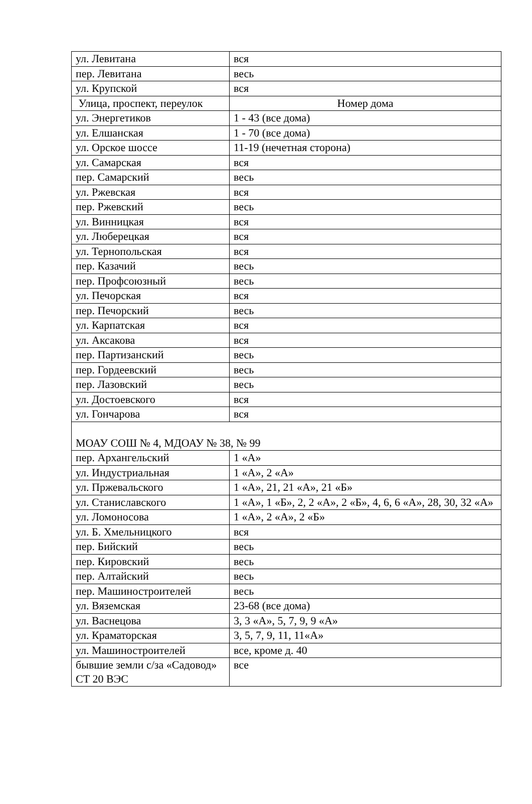| ул. Левитана | вся |
| пер. Левитана | весь |
| ул. Крупской | вся |
| Улица, проспект, переулок | Номер дома |
| ул. Энергетиков | 1 - 43 (все дома) |
| ул. Елшанская | 1 - 70 (все дома) |
| ул. Орское шоссе | 11-19 (нечетная сторона) |
| ул. Самарская | вся |
| пер. Самарский | весь |
| ул. Ржевская | вся |
| пер. Ржевский | весь |
| ул. Винницкая | вся |
| ул. Люберецкая | вся |
| ул. Тернопольская | вся |
| пер. Казачий | весь |
| пер. Профсоюзный | весь |
| ул. Печорская | вся |
| пер. Печорский | весь |
| ул. Карпатская | вся |
| ул. Аксакова | вся |
| пер. Партизанский | весь |
| пер. Гордеевский | весь |
| пер. Лазовский | весь |
| ул. Достоевского | вся |
| ул. Гончарова | вся |
| МОАУ СОШ № 4, МДОАУ № 38, № 99 | |
| пер. Архангельский | 1 «А» |
| ул. Индустриальная | 1 «А», 2 «А» |
| ул. Пржевальского | 1 «А», 21, 21 «А», 21 «Б» |
| ул. Станиславского | 1 «А», 1 «Б», 2, 2 «А», 2 «Б», 4, 6, 6 «А», 28, 30, 32 «А» |
| ул. Ломоносова | 1 «А», 2 «А», 2 «Б» |
| ул. Б. Хмельницкого | вся |
| пер. Бийский | весь |
| пер. Кировский | весь |
| пер. Алтайский | весь |
| пер. Машиностроителей | весь |
| ул. Вяземская | 23-68 (все дома) |
| ул. Васнецова | 3, 3 «А», 5, 7, 9, 9 «А» |
| ул. Краматорская | 3, 5, 7, 9, 11, 11«А» |
| ул. Машиностроителей | все, кроме д. 40 |
| бывшие земли с/за «Садовод» СТ 20 ВЭС | все |